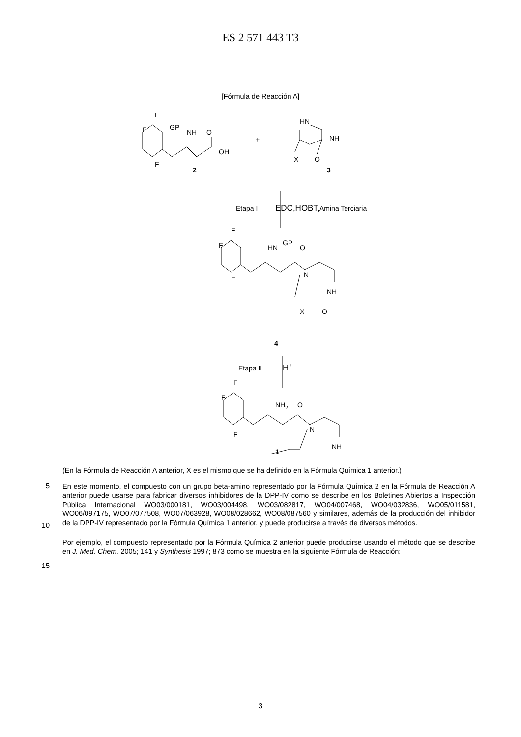ES 2 571 443 T3
[Fórmula de Reacción A]
F
F
F
GP
NH
O
OH
2
+
HN
NH
X
O
3
Etapa I
EDC,HOBT,
Amina Terciaria
F
F
F
HN
GP
O
N
NH
X
O
4
Etapa II
H
+
F
F
F
NH2
O
N
NH
1
(En la Fórmula de Reacción A anterior, X es el mismo que se ha definido en la Fórmula Química 1 anterior.)
5
10
En este momento, el compuesto con un grupo beta-amino representado por la Fórmula Química 2 en la Fórmula de Reacción A anterior puede usarse para fabricar diversos inhibidores de la DPP-IV como se describe en los Boletines Abiertos a Inspección Pública Internacional WO03/000181, WO03/004498, WO03/082817, WO04/007468, WO04/032836, WO05/011581, WO06/097175, WO07/077508, WO07/063928, WO08/028662, WO08/087560 y similares, además de la producción del inhibidor de la DPP-IV representado por la Fórmula Química 1 anterior, y puede producirse a través de diversos métodos.
15
Por ejemplo, el compuesto representado por la Fórmula Química 2 anterior puede producirse usando el método que se describe en J. Med. Chem. 2005; 141 y Synthesis 1997; 873 como se muestra en la siguiente Fórmula de Reacción:
3